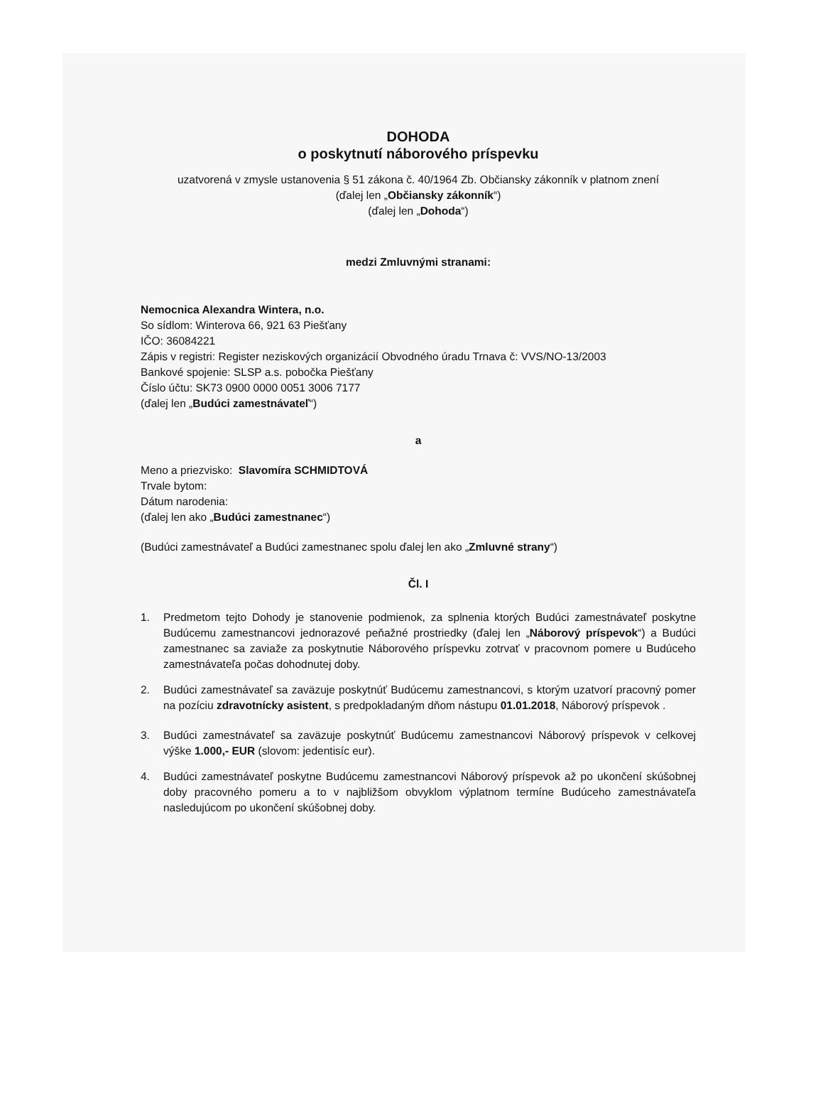DOHODA
o poskytnutí náborového príspevku
uzatvorená v zmysle ustanovenia § 51 zákona č. 40/1964 Zb. Občiansky zákonník v platnom znení
(ďalej len „Občiansky zákonník“)
(ďalej len „Dohoda“)
medzi Zmluvnými stranami:
Nemocnica Alexandra Wintera, n.o.
So sídlom: Winterova 66, 921 63 Piešťany
IČO: 36084221
Zápis v registri: Register neziskových organizácií Obvodného úradu Trnava č: VVS/NO-13/2003
Bankové spojenie: SLSP a.s. pobočka Piešťany
Číslo účtu: SK73 0900 0000 0051 3006 7177
(ďalej len „Budúci zamestnávateľ“)
a
Meno a priezvisko: Slavomíra SCHMIDTOVÁ
Trvale bytom:
Dátum narodenia:
(ďalej len ako „Budúci zamestnanec“)
(Budúci zamestnávateľ a Budúci zamestnanec spolu ďalej len ako „Zmluvné strany“)
Čl. I
1. Predmetom tejto Dohody je stanovenie podmienok, za splnenia ktorých Budúci zamestnávateľ poskytne Budúcemu zamestnancovi jednorazové peňažné prostriedky (ďalej len „Náborový príspevok“) a Budúci zamestnanec sa zaviaže za poskytnutie Náborového príspevku zotrvať v pracovnom pomere u Budúceho zamestnávateľa počas dohodnutej doby.
2. Budúci zamestnávateľ sa zaväzuje poskytnúť Budúcemu zamestnancovi, s ktorým uzatvorí pracovný pomer na pozíciu zdravotnícky asistent, s predpokladaným dňom nástupu 01.01.2018, Náborový príspevok .
3. Budúci zamestnávateľ sa zaväzuje poskytnúť Budúcemu zamestnancovi Náborový príspevok v celkovej výške 1.000,- EUR (slovom: jedentisíc eur).
4. Budúci zamestnávateľ poskytne Budúcemu zamestnancovi Náborový príspevok až po ukončení skúšobnej doby pracovného pomeru a to v najbližšom obvyklom výplatnom termíne Budúceho zamestnávateľa nasledujúcom po ukončení skúšobnej doby.